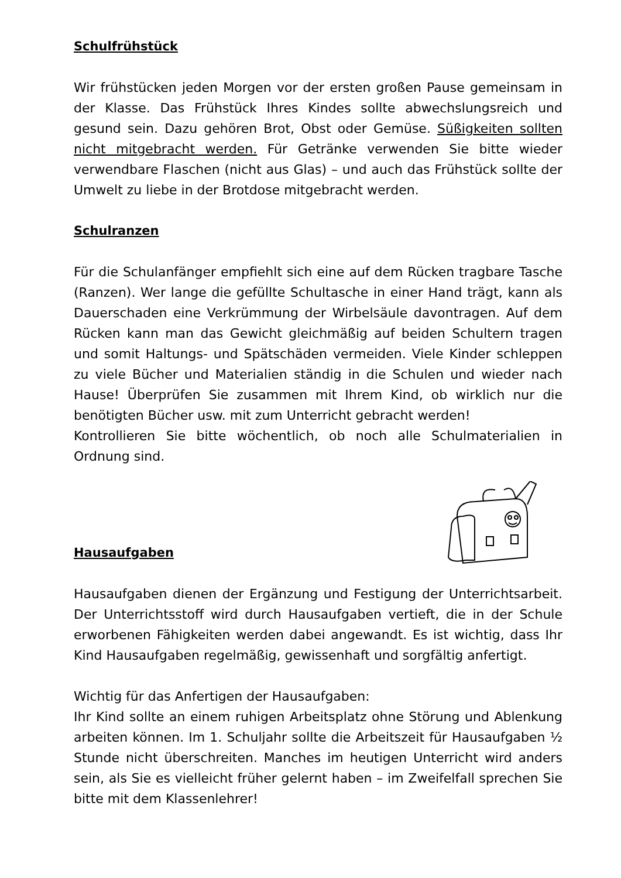Schulfrühstück
Wir frühstücken jeden Morgen vor der ersten großen Pause gemeinsam in der Klasse. Das Frühstück Ihres Kindes sollte abwechslungsreich und gesund sein. Dazu gehören Brot, Obst oder Gemüse. Süßigkeiten sollten nicht mitgebracht werden. Für Getränke verwenden Sie bitte wieder verwendbare Flaschen (nicht aus Glas) – und auch das Frühstück sollte der Umwelt zu liebe in der Brotdose mitgebracht werden.
Schulranzen
Für die Schulanfänger empfiehlt sich eine auf dem Rücken tragbare Tasche (Ranzen). Wer lange die gefüllte Schultasche in einer Hand trägt, kann als Dauerschaden eine Verkrümmung der Wirbelsäule davontragen. Auf dem Rücken kann man das Gewicht gleichmäßig auf beiden Schultern tragen und somit Haltungs- und Spätschäden vermeiden. Viele Kinder schleppen zu viele Bücher und Materialien ständig in die Schulen und wieder nach Hause! Überprüfen Sie zusammen mit Ihrem Kind, ob wirklich nur die benötigten Bücher usw. mit zum Unterricht gebracht werden!
Kontrollieren Sie bitte wöchentlich, ob noch alle Schulmaterialien in Ordnung sind.
Hausaufgaben
Hausaufgaben dienen der Ergänzung und Festigung der Unterrichtsarbeit. Der Unterrichtsstoff wird durch Hausaufgaben vertieft, die in der Schule erworbenen Fähigkeiten werden dabei angewandt. Es ist wichtig, dass Ihr Kind Hausaufgaben regelmäßig, gewissenhaft und sorgfältig anfertigt.
Wichtig für das Anfertigen der Hausaufgaben:
Ihr Kind sollte an einem ruhigen Arbeitsplatz ohne Störung und Ablenkung arbeiten können. Im 1. Schuljahr sollte die Arbeitszeit für Hausaufgaben ½ Stunde nicht überschreiten. Manches im heutigen Unterricht wird anders sein, als Sie es vielleicht früher gelernt haben – im Zweifelfall sprechen Sie bitte mit dem Klassenlehrer!